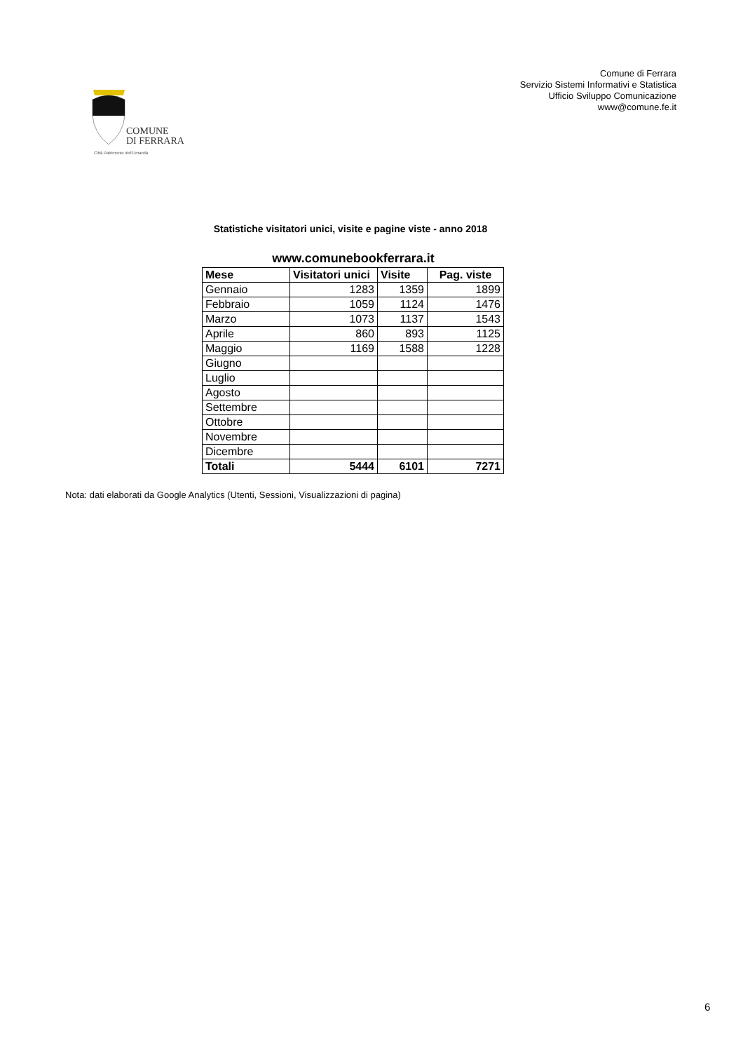COMUNE
DI FERRARA
Città Patrimonio dell'Umanità
Comune di Ferrara
Servizio Sistemi Informativi e Statistica
Ufficio Sviluppo Comunicazione
www@comune.fe.it
Statistiche visitatori unici, visite e pagine viste - anno 2018
www.comunebookferrara.it
| Mese | Visitatori unici | Visite | Pag. viste |
| --- | --- | --- | --- |
| Gennaio | 1283 | 1359 | 1899 |
| Febbraio | 1059 | 1124 | 1476 |
| Marzo | 1073 | 1137 | 1543 |
| Aprile | 860 | 893 | 1125 |
| Maggio | 1169 | 1588 | 1228 |
| Giugno | | | |
| Luglio | | | |
| Agosto | | | |
| Settembre | | | |
| Ottobre | | | |
| Novembre | | | |
| Dicembre | | | |
| Totali | 5444 | 6101 | 7271 |
Nota: dati elaborati da Google Analytics (Utenti, Sessioni, Visualizzazioni di pagina)
6